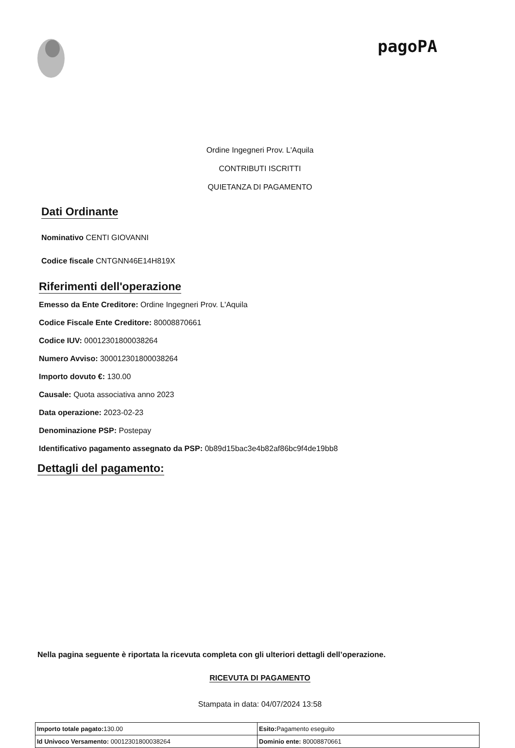pagoPA
Ordine Ingegneri Prov. L'Aquila
CONTRIBUTI ISCRITTI
QUIETANZA DI PAGAMENTO
Dati Ordinante
Nominativo CENTI GIOVANNI
Codice fiscale CNTGNN46E14H819X
Riferimenti dell'operazione
Emesso da Ente Creditore: Ordine Ingegneri Prov. L'Aquila
Codice Fiscale Ente Creditore: 80008870661
Codice IUV: 00012301800038264
Numero Avviso: 300012301800038264
Importo dovuto €: 130.00
Causale: Quota associativa anno 2023
Data operazione: 2023-02-23
Denominazione PSP: Postepay
Identificativo pagamento assegnato da PSP: 0b89d15bac3e4b82af86bc9f4de19bb8
Dettagli del pagamento:
Nella pagina seguente è riportata la ricevuta completa con gli ulteriori dettagli dell’operazione.
RICEVUTA DI PAGAMENTO
Stampata in data: 04/07/2024 13:58
| Importo totale pagato: 130.00 | Esito: Pagamento eseguito |
| Id Univoco Versamento: 00012301800038264 | Dominio ente: 80008870661 |